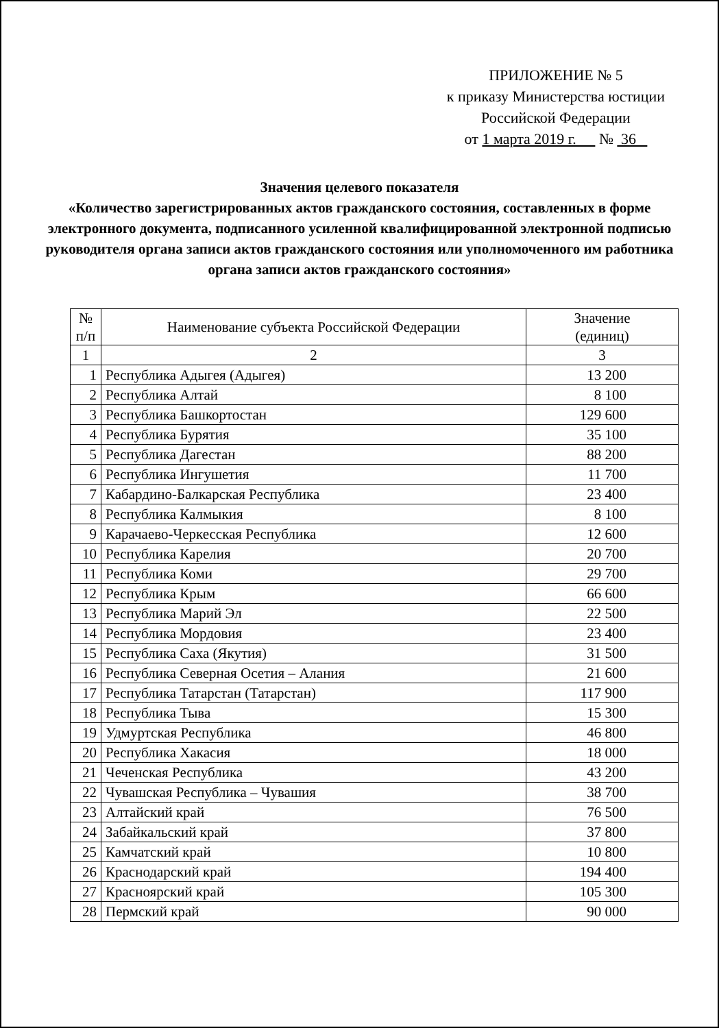ПРИЛОЖЕНИЕ № 5
к приказу Министерства юстиции
Российской Федерации
от 1 марта 2019 г. № 36
Значения целевого показателя
«Количество зарегистрированных актов гражданского состояния, составленных в форме электронного документа, подписанного усиленной квалифицированной электронной подписью руководителя органа записи актов гражданского состояния или уполномоченного им работника органа записи актов гражданского состояния»
| № п/п | Наименование субъекта Российской Федерации | Значение (единиц) |
| --- | --- | --- |
| 1 | 2 | 3 |
| 1 | Республика Адыгея (Адыгея) | 13 200 |
| 2 | Республика Алтай | 8 100 |
| 3 | Республика Башкортостан | 129 600 |
| 4 | Республика Бурятия | 35 100 |
| 5 | Республика Дагестан | 88 200 |
| 6 | Республика Ингушетия | 11 700 |
| 7 | Кабардино-Балкарская Республика | 23 400 |
| 8 | Республика Калмыкия | 8 100 |
| 9 | Карачаево-Черкесская Республика | 12 600 |
| 10 | Республика Карелия | 20 700 |
| 11 | Республика Коми | 29 700 |
| 12 | Республика Крым | 66 600 |
| 13 | Республика Марий Эл | 22 500 |
| 14 | Республика Мордовия | 23 400 |
| 15 | Республика Саха (Якутия) | 31 500 |
| 16 | Республика Северная Осетия – Алания | 21 600 |
| 17 | Республика Татарстан (Татарстан) | 117 900 |
| 18 | Республика Тыва | 15 300 |
| 19 | Удмуртская Республика | 46 800 |
| 20 | Республика Хакасия | 18 000 |
| 21 | Чеченская Республика | 43 200 |
| 22 | Чувашская Республика – Чувашия | 38 700 |
| 23 | Алтайский край | 76 500 |
| 24 | Забайкальский край | 37 800 |
| 25 | Камчатский край | 10 800 |
| 26 | Краснодарский край | 194 400 |
| 27 | Красноярский край | 105 300 |
| 28 | Пермский край | 90 000 |